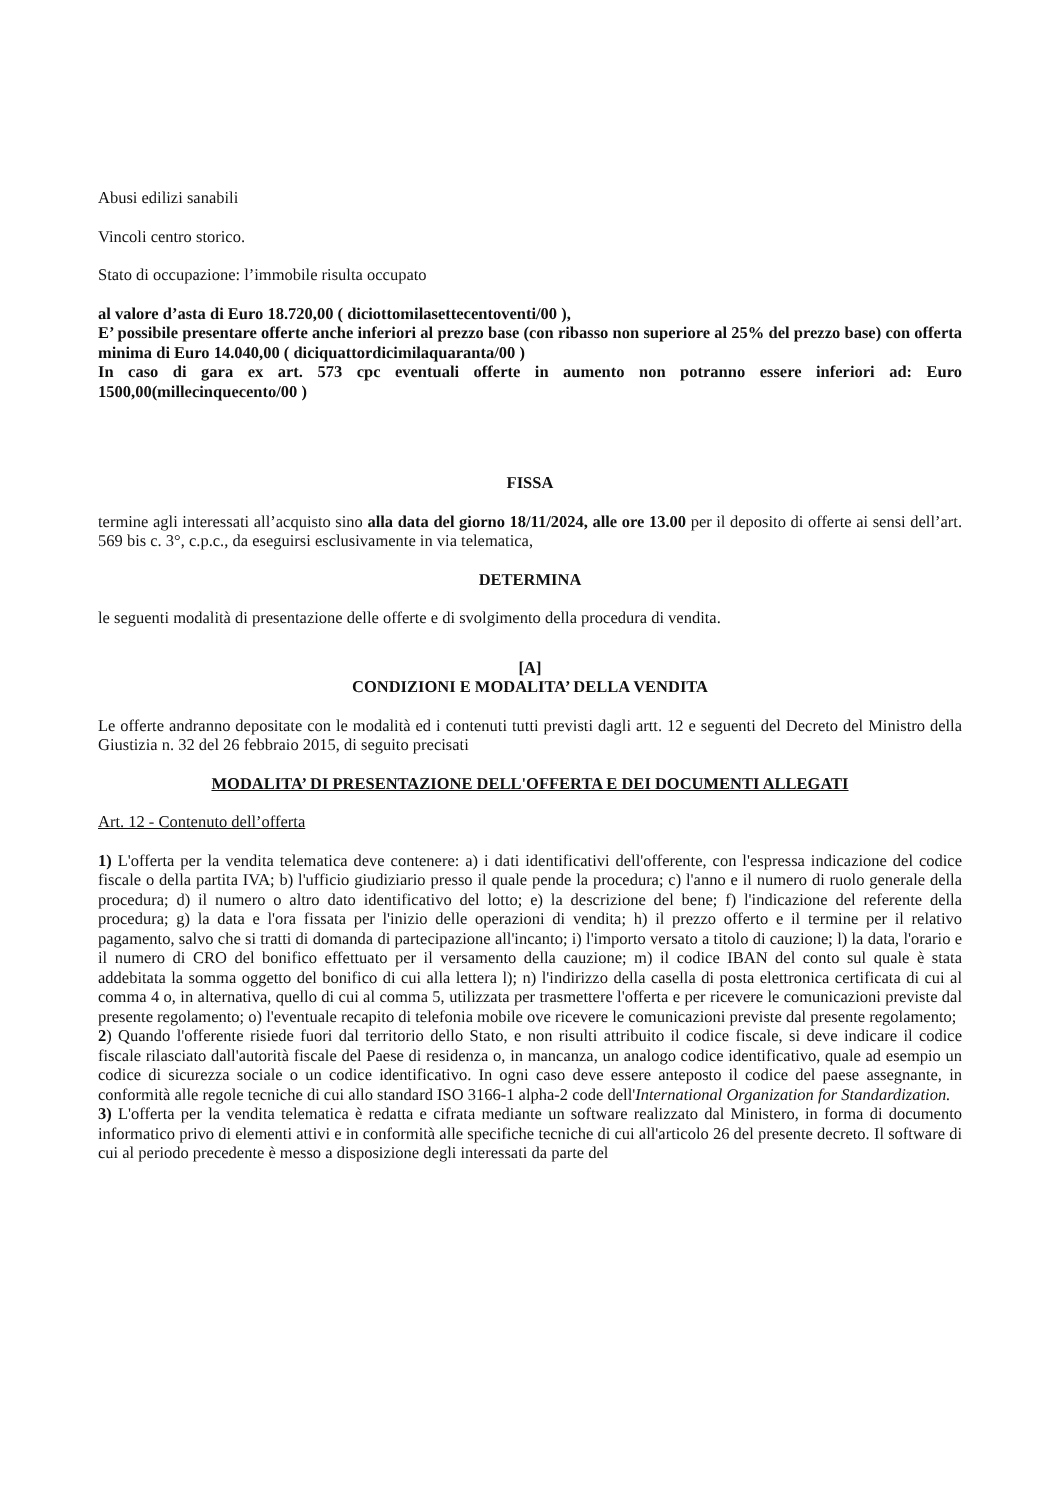Abusi edilizi sanabili
Vincoli centro storico.
Stato di occupazione: l’immobile risulta occupato
al valore d’asta di Euro 18.720,00 ( diciottomilasettecentoventi/00 ),
E’ possibile presentare offerte anche inferiori al prezzo base (con ribasso non superiore al 25% del prezzo base) con offerta minima di Euro 14.040,00 ( diciquattordicimilaquaranta/00 )
In caso di gara ex art. 573 cpc eventuali offerte in aumento non potranno essere inferiori ad: Euro 1500,00(millecinquecento/00 )
FISSA
termine agli interessati all’acquisto sino alla data del giorno 18/11/2024, alle ore 13.00 per il deposito di offerte ai sensi dell’art. 569 bis c. 3°, c.p.c., da eseguirsi esclusivamente in via telematica,
DETERMINA
le seguenti modalità di presentazione delle offerte e di svolgimento della procedura di vendita.
[A]
CONDIZIONI E MODALITA’ DELLA VENDITA
Le offerte andranno depositate con le modalità ed i contenuti tutti previsti dagli artt. 12 e seguenti del Decreto del Ministro della Giustizia n. 32 del 26 febbraio 2015, di seguito precisati
MODALITA’ DI PRESENTAZIONE DELL'OFFERTA E DEI DOCUMENTI ALLEGATI
Art. 12 - Contenuto dell’offerta
1) L'offerta per la vendita telematica deve contenere: a) i dati identificativi dell'offerente, con l'espressa indicazione del codice fiscale o della partita IVA; b) l'ufficio giudiziario presso il quale pende la procedura; c) l'anno e il numero di ruolo generale della procedura; d) il numero o altro dato identificativo del lotto; e) la descrizione del bene; f) l'indicazione del referente della procedura; g) la data e l'ora fissata per l'inizio delle operazioni di vendita; h) il prezzo offerto e il termine per il relativo pagamento, salvo che si tratti di domanda di partecipazione all'incanto; i) l'importo versato a titolo di cauzione; l) la data, l'orario e il numero di CRO del bonifico effettuato per il versamento della cauzione; m) il codice IBAN del conto sul quale è stata addebitata la somma oggetto del bonifico di cui alla lettera l); n) l'indirizzo della casella di posta elettronica certificata di cui al comma 4 o, in alternativa, quello di cui al comma 5, utilizzata per trasmettere l'offerta e per ricevere le comunicazioni previste dal presente regolamento; o) l'eventuale recapito di telefonia mobile ove ricevere le comunicazioni previste dal presente regolamento;
2) Quando l'offerente risiede fuori dal territorio dello Stato, e non risulti attribuito il codice fiscale, si deve indicare il codice fiscale rilasciato dall'autorità fiscale del Paese di residenza o, in mancanza, un analogo codice identificativo, quale ad esempio un codice di sicurezza sociale o un codice identificativo. In ogni caso deve essere anteposto il codice del paese assegnante, in conformità alle regole tecniche di cui allo standard ISO 3166-1 alpha-2 code dell'International Organization for Standardization.
3) L'offerta per la vendita telematica è redatta e cifrata mediante un software realizzato dal Ministero, in forma di documento informatico privo di elementi attivi e in conformità alle specifiche tecniche di cui all'articolo 26 del presente decreto. Il software di cui al periodo precedente è messo a disposizione degli interessati da parte del